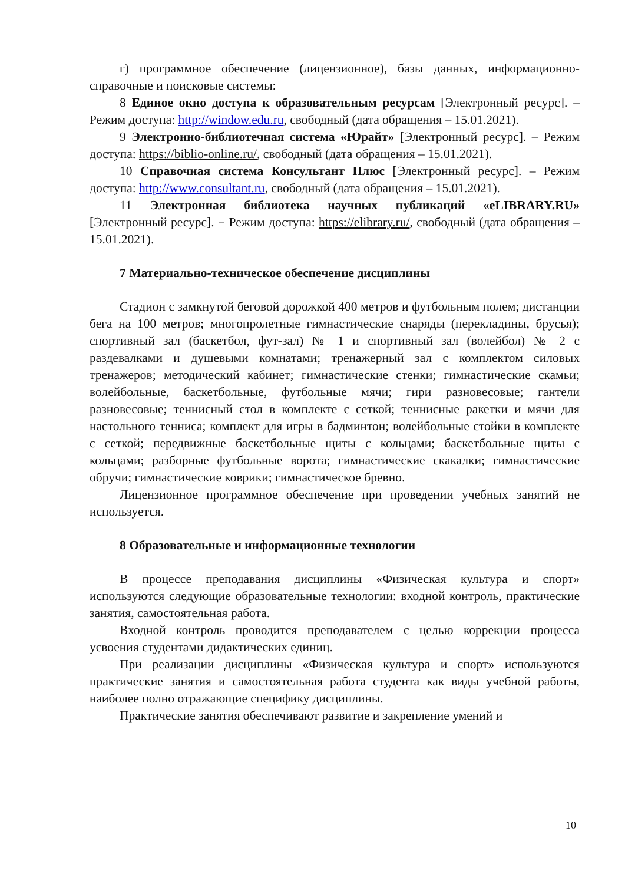г) программное обеспечение (лицензионное), базы данных, информационно-справочные и поисковые системы:
8 Единое окно доступа к образовательным ресурсам [Электронный ресурс]. – Режим доступа: http://window.edu.ru, свободный (дата обращения – 15.01.2021).
9 Электронно-библиотечная система «Юрайт» [Электронный ресурс]. – Режим доступа: https://biblio-online.ru/, свободный (дата обращения – 15.01.2021).
10 Справочная система Консультант Плюс [Электронный ресурс]. – Режим доступа: http://www.consultant.ru, свободный (дата обращения – 15.01.2021).
11 Электронная библиотека научных публикаций «eLIBRARY.RU» [Электронный ресурс]. − Режим доступа: https://elibrary.ru/, свободный (дата обращения – 15.01.2021).
7 Материально-техническое обеспечение дисциплины
Стадион с замкнутой беговой дорожкой 400 метров и футбольным полем; дистанции бега на 100 метров; многопролетные гимнастические снаряды (перекладины, брусья); спортивный зал (баскетбол, фут-зал) № 1 и спортивный зал (волейбол) № 2 с раздевалками и душевыми комнатами; тренажерный зал с комплектом силовых тренажеров; методический кабинет; гимнастические стенки; гимнастические скамьи; волейбольные, баскетбольные, футбольные мячи; гири разновесовые; гантели разновесовые; теннисный стол в комплекте с сеткой; теннисные ракетки и мячи для настольного тенниса; комплект для игры в бадминтон; волейбольные стойки в комплекте с сеткой; передвижные баскетбольные щиты с кольцами; баскетбольные щиты с кольцами; разборные футбольные ворота; гимнастические скакалки; гимнастические обручи; гимнастические коврики; гимнастическое бревно.
Лицензионное программное обеспечение при проведении учебных занятий не используется.
8 Образовательные и информационные технологии
В процессе преподавания дисциплины «Физическая культура и спорт» используются следующие образовательные технологии: входной контроль, практические занятия, самостоятельная работа.
Входной контроль проводится преподавателем с целью коррекции процесса усвоения студентами дидактических единиц.
При реализации дисциплины «Физическая культура и спорт» используются практические занятия и самостоятельная работа студента как виды учебной работы, наиболее полно отражающие специфику дисциплины.
Практические занятия обеспечивают развитие и закрепление умений и
10